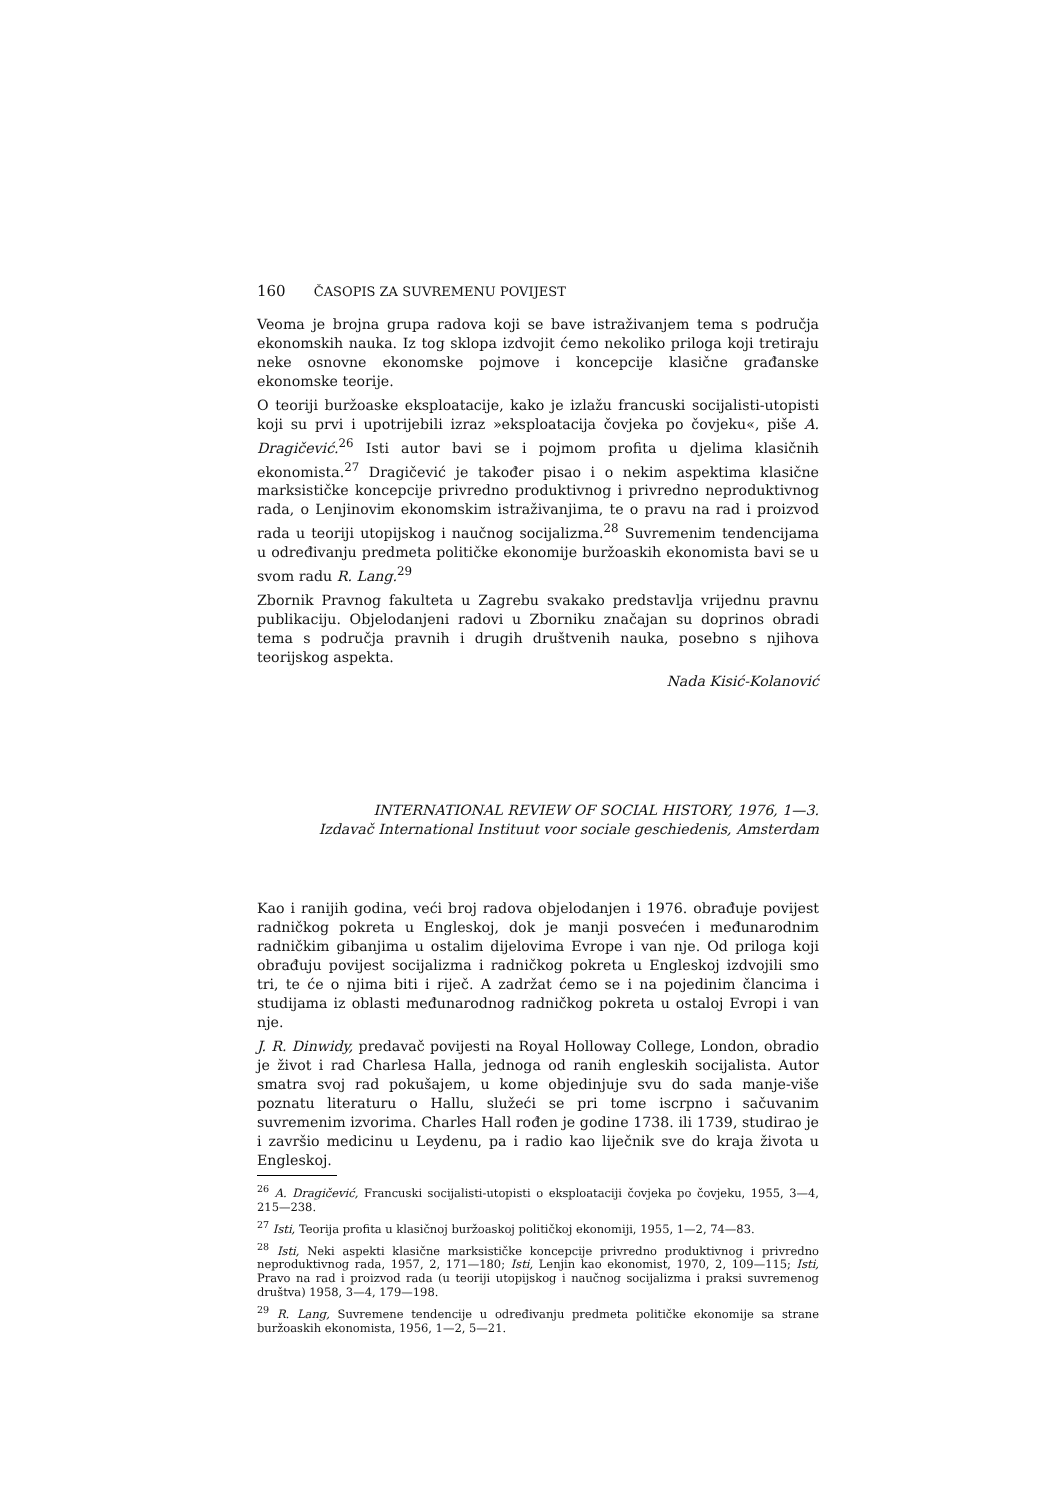160 ČASOPIS ZA SUVREMENU POVIJEST
Veoma je brojna grupa radova koji se bave istraživanjem tema s područja ekonomskih nauka. Iz tog sklopa izdvojit ćemo nekoliko priloga koji tretiraju neke osnovne ekonomske pojmove i koncepcije klasične građanske ekonomske teorije.
O teoriji buržoaske eksploatacije, kako je izlažu francuski socijalisti-utopisti koji su prvi i upotrijebili izraz »eksploatacija čovjeka po čovjeku«, piše A. Dragičević.<sup>26</sup> Isti autor bavi se i pojmom profita u djelima klasičnih ekonomista.<sup>27</sup> Dragičević je također pisao i o nekim aspektima klasične marksističke koncepcije privredno produktivnog i privredno neproduktivnog rada, o Lenjinovim ekonomskim istraživanjima, te o pravu na rad i proizvod rada u teoriji utopijskog i naučnog socijalizma.<sup>28</sup> Suvremenim tendencijama u određivanju predmeta političke ekonomije buržoaskih ekonomista bavi se u svom radu R. Lang.<sup>29</sup>
Zbornik Pravnog fakulteta u Zagrebu svakako predstavlja vrijednu pravnu publikaciju. Objelodanjeni radovi u Zborniku značajan su doprinos obradi tema s područja pravnih i drugih društvenih nauka, posebno s njihova teorijskog aspekta.
Nada Kisić-Kolanović
INTERNATIONAL REVIEW OF SOCIAL HISTORY, 1976, 1—3.
Izdavač International Instituut voor sociale geschiedenis, Amsterdam
Kao i ranijih godina, veći broj radova objelodanjen i 1976. obrađuje povijest radničkog pokreta u Engleskoj, dok je manji posvećen i međunarodnim radničkim gibanjima u ostalim dijelovima Evrope i van nje. Od priloga koji obrađuju povijest socijalizma i radničkog pokreta u Engleskoj izdvojili smo tri, te će o njima biti i riječ. A zadržat ćemo se i na pojedinim člancima i studijama iz oblasti međunarodnog radničkog pokreta u ostaloj Evropi i van nje.
J. R. Dinwidy, predavač povijesti na Royal Holloway College, London, obradio je život i rad Charlesa Halla, jednoga od ranih engleskih socijalista. Autor smatra svoj rad pokušajem, u kome objedinjuje svu do sada manje-više poznatu literaturu o Hallu, služeći se pri tome iscrpno i sačuvanim suvremenim izvorima. Charles Hall rođen je godine 1738. ili 1739, studirao je i završio medicinu u Leydenu, pa i radio kao liječnik sve do kraja života u Engleskoj.
<sup>26</sup> A. Dragičević, Francuski socijalisti-utopisti o eksploataciji čovjeka po čovjeku, 1955, 3—4, 215—238.
<sup>27</sup> Isti, Teorija profita u klasičnoj buržoaskoj političkoj ekonomiji, 1955, 1—2, 74—83.
<sup>28</sup> Isti, Neki aspekti klasične marksističke koncepcije privredno produktivnog i privredno neproduktivnog rada, 1957, 2, 171—180; Isti, Lenjin kao ekonomist, 1970, 2, 109—115; Isti, Pravo na rad i proizvod rada (u teoriji utopijskog i naučnog socijalizma i praksi suvremenog društva) 1958, 3—4, 179—198.
<sup>29</sup> R. Lang, Suvremene tendencije u određivanju predmeta političke ekonomije sa strane buržoaskih ekonomista, 1956, 1—2, 5—21.